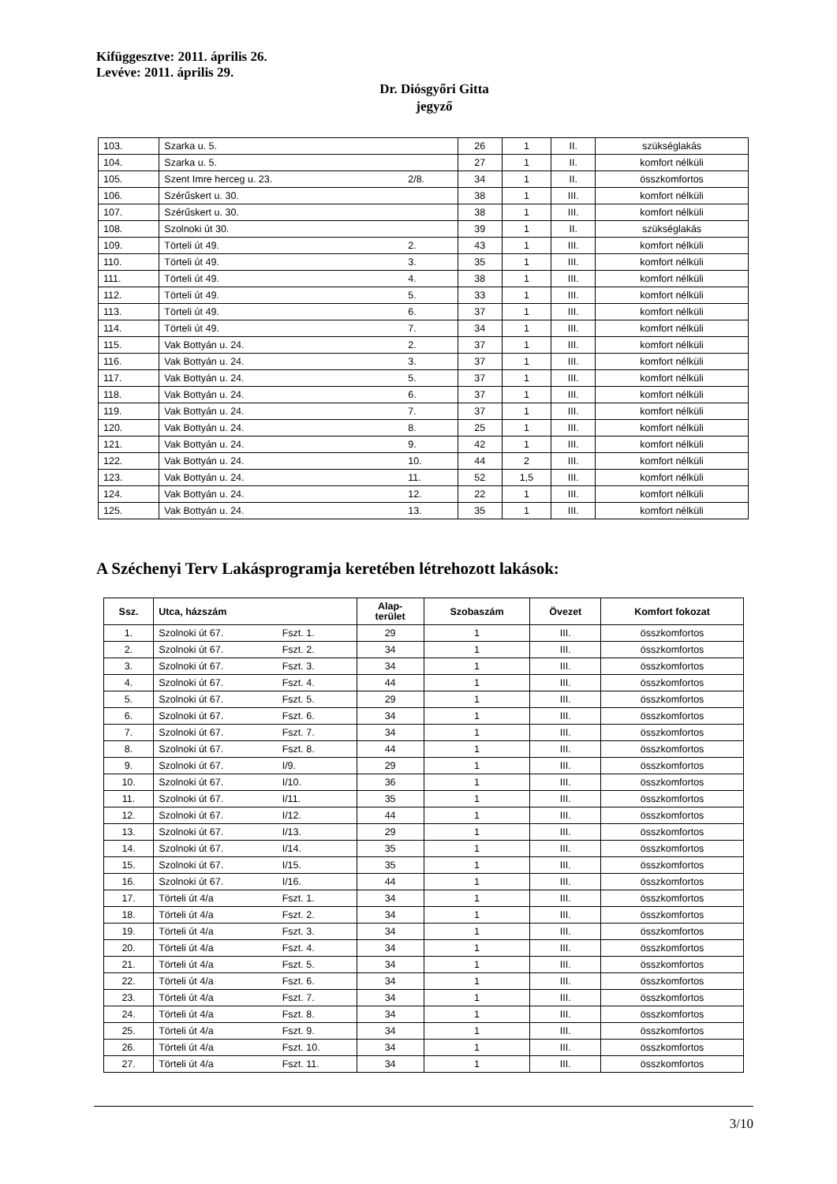Kifüggesztve: 2011. április 26.
Levéve: 2011. április 29.
Dr. Diósgyőri Gitta
jegyző
| 103. | Szarka u. 5. | | 26 | 1 | II. | szükséglakás |
| 104. | Szarka u. 5. | | 27 | 1 | II. | komfort nélküli |
| 105. | Szent Imre herceg u. 23. | 2/8. | 34 | 1 | II. | összkomfortos |
| 106. | Szérűskert u. 30. | | 38 | 1 | III. | komfort nélküli |
| 107. | Szérűskert u. 30. | | 38 | 1 | III. | komfort nélküli |
| 108. | Szolnoki út 30. | | 39 | 1 | II. | szükséglakás |
| 109. | Törteli út 49. | 2. | 43 | 1 | III. | komfort nélküli |
| 110. | Törteli út 49. | 3. | 35 | 1 | III. | komfort nélküli |
| 111. | Törteli út 49. | 4. | 38 | 1 | III. | komfort nélküli |
| 112. | Törteli út 49. | 5. | 33 | 1 | III. | komfort nélküli |
| 113. | Törteli út 49. | 6. | 37 | 1 | III. | komfort nélküli |
| 114. | Törteli út 49. | 7. | 34 | 1 | III. | komfort nélküli |
| 115. | Vak Bottyán u. 24. | 2. | 37 | 1 | III. | komfort nélküli |
| 116. | Vak Bottyán u. 24. | 3. | 37 | 1 | III. | komfort nélküli |
| 117. | Vak Bottyán u. 24. | 5. | 37 | 1 | III. | komfort nélküli |
| 118. | Vak Bottyán u. 24. | 6. | 37 | 1 | III. | komfort nélküli |
| 119. | Vak Bottyán u. 24. | 7. | 37 | 1 | III. | komfort nélküli |
| 120. | Vak Bottyán u. 24. | 8. | 25 | 1 | III. | komfort nélküli |
| 121. | Vak Bottyán u. 24. | 9. | 42 | 1 | III. | komfort nélküli |
| 122. | Vak Bottyán u. 24. | 10. | 44 | 2 | III. | komfort nélküli |
| 123. | Vak Bottyán u. 24. | 11. | 52 | 1,5 | III. | komfort nélküli |
| 124. | Vak Bottyán u. 24. | 12. | 22 | 1 | III. | komfort nélküli |
| 125. | Vak Bottyán u. 24. | 13. | 35 | 1 | III. | komfort nélküli |
A Széchenyi Terv Lakásprogramja keretében létrehozott lakások:
| Ssz. | Utca, házszám | | Alap- terület | Szobaszám | Övezet | Komfort fokozat |
| --- | --- | --- | --- | --- | --- | --- |
| 1. | Szolnoki út 67. | Fszt. 1. | 29 | 1 | III. | összkomfortos |
| 2. | Szolnoki út 67. | Fszt. 2. | 34 | 1 | III. | összkomfortos |
| 3. | Szolnoki út 67. | Fszt. 3. | 34 | 1 | III. | összkomfortos |
| 4. | Szolnoki út 67. | Fszt. 4. | 44 | 1 | III. | összkomfortos |
| 5. | Szolnoki út 67. | Fszt. 5. | 29 | 1 | III. | összkomfortos |
| 6. | Szolnoki út 67. | Fszt. 6. | 34 | 1 | III. | összkomfortos |
| 7. | Szolnoki út 67. | Fszt. 7. | 34 | 1 | III. | összkomfortos |
| 8. | Szolnoki út 67. | Fszt. 8. | 44 | 1 | III. | összkomfortos |
| 9. | Szolnoki út 67. | I/9. | 29 | 1 | III. | összkomfortos |
| 10. | Szolnoki út 67. | I/10. | 36 | 1 | III. | összkomfortos |
| 11. | Szolnoki út 67. | I/11. | 35 | 1 | III. | összkomfortos |
| 12. | Szolnoki út 67. | I/12. | 44 | 1 | III. | összkomfortos |
| 13. | Szolnoki út 67. | I/13. | 29 | 1 | III. | összkomfortos |
| 14. | Szolnoki út 67. | I/14. | 35 | 1 | III. | összkomfortos |
| 15. | Szolnoki út 67. | I/15. | 35 | 1 | III. | összkomfortos |
| 16. | Szolnoki út 67. | I/16. | 44 | 1 | III. | összkomfortos |
| 17. | Törteli út 4/a | Fszt. 1. | 34 | 1 | III. | összkomfortos |
| 18. | Törteli út 4/a | Fszt. 2. | 34 | 1 | III. | összkomfortos |
| 19. | Törteli út 4/a | Fszt. 3. | 34 | 1 | III. | összkomfortos |
| 20. | Törteli út 4/a | Fszt. 4. | 34 | 1 | III. | összkomfortos |
| 21. | Törteli út 4/a | Fszt. 5. | 34 | 1 | III. | összkomfortos |
| 22. | Törteli út 4/a | Fszt. 6. | 34 | 1 | III. | összkomfortos |
| 23. | Törteli út 4/a | Fszt. 7. | 34 | 1 | III. | összkomfortos |
| 24. | Törteli út 4/a | Fszt. 8. | 34 | 1 | III. | összkomfortos |
| 25. | Törteli út 4/a | Fszt. 9. | 34 | 1 | III. | összkomfortos |
| 26. | Törteli út 4/a | Fszt. 10. | 34 | 1 | III. | összkomfortos |
| 27. | Törteli út 4/a | Fszt. 11. | 34 | 1 | III. | összkomfortos |
3/10